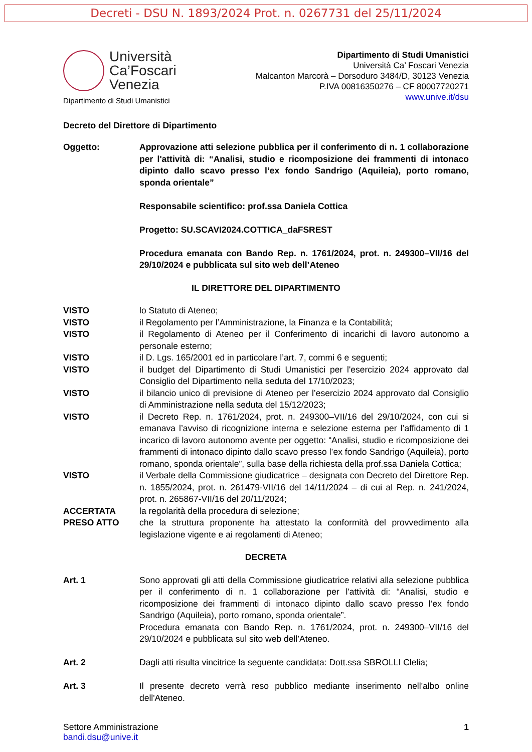Decreti - DSU N. 1893/2024 Prot. n. 0267731 del 25/11/2024
Università
Ca’Foscari
Venezia
Dipartimento di Studi Umanistici
Dipartimento di Studi Umanistici
Università Ca’ Foscari Venezia
Malcanton Marcorà – Dorsoduro 3484/D, 30123 Venezia
P.IVA 00816350276 – CF 80007720271
www.unive.it/dsu
Decreto del Direttore di Dipartimento
Oggetto: Approvazione atti selezione pubblica per il conferimento di n. 1 collaborazione per l'attività di: “Analisi, studio e ricomposizione dei frammenti di intonaco dipinto dallo scavo presso l’ex fondo Sandrigo (Aquileia), porto romano, sponda orientale”
Responsabile scientifico: prof.ssa Daniela Cottica
Progetto: SU.SCAVI2024.COTTICA_daFSREST
Procedura emanata con Bando Rep. n. 1761/2024, prot. n. 249300–VII/16 del 29/10/2024 e pubblicata sul sito web dell’Ateneo
IL DIRETTORE DEL DIPARTIMENTO
VISTO lo Statuto di Ateneo;
VISTO il Regolamento per l’Amministrazione, la Finanza e la Contabilità;
VISTO il Regolamento di Ateneo per il Conferimento di incarichi di lavoro autonomo a personale esterno;
VISTO il D. Lgs. 165/2001 ed in particolare l’art. 7, commi 6 e seguenti;
VISTO il budget del Dipartimento di Studi Umanistici per l'esercizio 2024 approvato dal Consiglio del Dipartimento nella seduta del 17/10/2023;
VISTO il bilancio unico di previsione di Ateneo per l’esercizio 2024 approvato dal Consiglio di Amministrazione nella seduta del 15/12/2023;
VISTO il Decreto Rep. n. 1761/2024, prot. n. 249300–VII/16 del 29/10/2024, con cui si emanava l’avviso di ricognizione interna e selezione esterna per l’affidamento di 1 incarico di lavoro autonomo avente per oggetto: “Analisi, studio e ricomposizione dei frammenti di intonaco dipinto dallo scavo presso l’ex fondo Sandrigo (Aquileia), porto romano, sponda orientale”, sulla base della richiesta della prof.ssa Daniela Cottica;
VISTO il Verbale della Commissione giudicatrice – designata con Decreto del Direttore Rep. n. 1855/2024, prot. n. 261479-VII/16 del 14/11/2024 – di cui al Rep. n. 241/2024, prot. n. 265867-VII/16 del 20/11/2024;
ACCERTATA la regolarità della procedura di selezione;
PRESO ATTO che la struttura proponente ha attestato la conformità del provvedimento alla legislazione vigente e ai regolamenti di Ateneo;
DECRETA
Art. 1 Sono approvati gli atti della Commissione giudicatrice relativi alla selezione pubblica per il conferimento di n. 1 collaborazione per l'attività di: “Analisi, studio e ricomposizione dei frammenti di intonaco dipinto dallo scavo presso l’ex fondo Sandrigo (Aquileia), porto romano, sponda orientale”.
Procedura emanata con Bando Rep. n. 1761/2024, prot. n. 249300–VII/16 del 29/10/2024 e pubblicata sul sito web dell’Ateneo.
Art. 2 Dagli atti risulta vincitrice la seguente candidata: Dott.ssa SBROLLI Clelia;
Art. 3 Il presente decreto verrà reso pubblico mediante inserimento nell'albo online dell'Ateneo.
Settore Amministrazione
bandi.dsu@unive.it
1